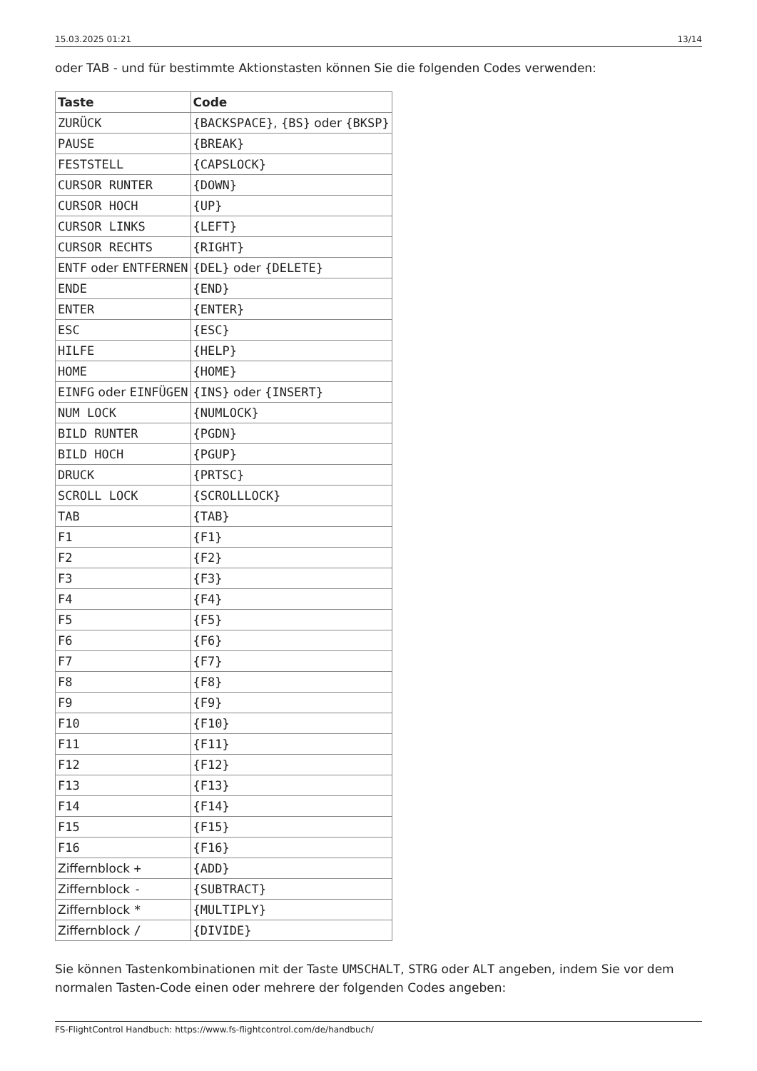15.03.2025 01:21 13/14
oder TAB - und für bestimmte Aktionstasten können Sie die folgenden Codes verwenden:
| Taste | Code |
| --- | --- |
| ZURÜCK | {BACKSPACE} , {BS} oder {BKSP} |
| PAUSE | {BREAK} |
| FESTSTELL | {CAPSLOCK} |
| CURSOR RUNTER | {DOWN} |
| CURSOR HOCH | {UP} |
| CURSOR LINKS | {LEFT} |
| CURSOR RECHTS | {RIGHT} |
| ENTF oder ENTFERNEN | {DEL} oder {DELETE} |
| ENDE | {END} |
| ENTER | {ENTER} |
| ESC | {ESC} |
| HILFE | {HELP} |
| HOME | {HOME} |
| EINFG oder EINFÜGEN | {INS} oder {INSERT} |
| NUM LOCK | {NUMLOCK} |
| BILD RUNTER | {PGDN} |
| BILD HOCH | {PGUP} |
| DRUCK | {PRTSC} |
| SCROLL LOCK | {SCROLLLOCK} |
| TAB | {TAB} |
| F1 | {F1} |
| F2 | {F2} |
| F3 | {F3} |
| F4 | {F4} |
| F5 | {F5} |
| F6 | {F6} |
| F7 | {F7} |
| F8 | {F8} |
| F9 | {F9} |
| F10 | {F10} |
| F11 | {F11} |
| F12 | {F12} |
| F13 | {F13} |
| F14 | {F14} |
| F15 | {F15} |
| F16 | {F16} |
| Ziffernblock + | {ADD} |
| Ziffernblock - | {SUBTRACT} |
| Ziffernblock * | {MULTIPLY} |
| Ziffernblock / | {DIVIDE} |
Sie können Tastenkombinationen mit der Taste UMSCHALT, STRG oder ALT angeben, indem Sie vor dem normalen Tasten-Code einen oder mehrere der folgenden Codes angeben:
FS-FlightControl Handbuch: https://www.fs-flightcontrol.com/de/handbuch/